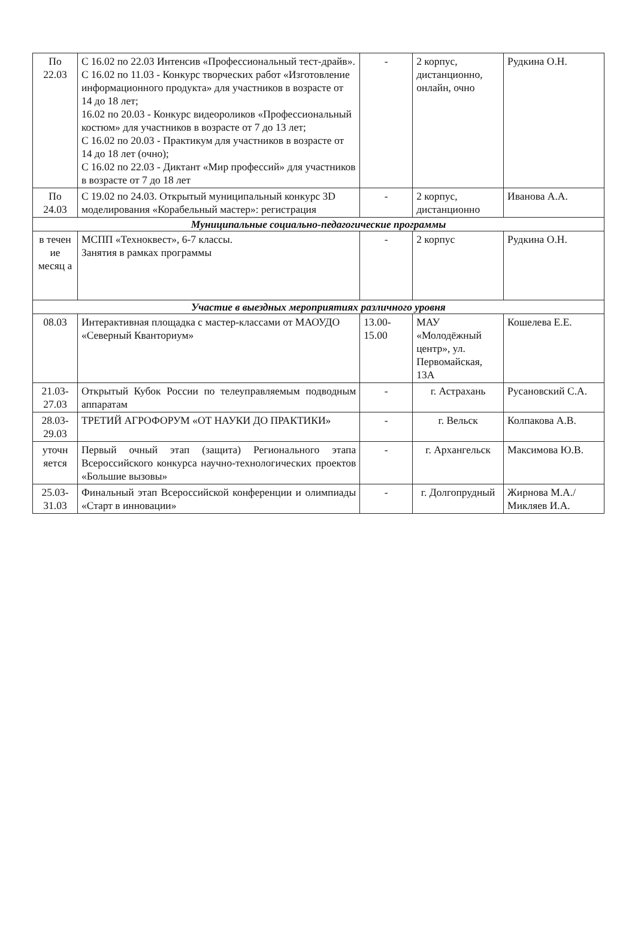| По 22.03 | С 16.02 по 22.03 Интенсив «Профессиональный тест-драйв». С 16.02 по 11.03 - Конкурс творческих работ «Изготовление информационного продукта» для участников в возрасте от 14 до 18 лет; 16.02 по 20.03 - Конкурс видеороликов «Профессиональный костюм» для участников в возрасте от 7 до 13 лет; С 16.02 по 20.03 - Практикум для участников в возрасте от 14 до 18 лет (очно); С 16.02 по 22.03 - Диктант «Мир профессий» для участников в возрасте от 7 до 18 лет | - | 2 корпус, дистанционно, онлайн, очно | Рудкина О.Н. |
| По 24.03 | С 19.02 по 24.03. Открытый муниципальный конкурс 3D моделирования «Корабельный мастер»: регистрация | - | 2 корпус, дистанционно | Иванова А.А. |
| Муниципальные социально-педагогические программы | | | | |
| в течен ие месяц а | МСПП «Техноквест», 6-7 классы. Занятия в рамках программы | - | 2 корпус | Рудкина О.Н. |
| Участие в выездных мероприятиях различного уровня | | | | |
| 08.03 | Интерактивная площадка с мастер-классами от МАОУДО «Северный Кванториум» | 13.00-15.00 | МАУ «Молодёжный центр», ул. Первомайская, 13А | Кошелева Е.Е. |
| 21.03-27.03 | Открытый Кубок России по телеуправляемым подводным аппаратам | - | г. Астрахань | Русановский С.А. |
| 28.03-29.03 | ТРЕТИЙ АГРОФОРУМ «ОТ НАУКИ ДО ПРАКТИКИ» | - | г. Вельск | Колпакова А.В. |
| уточн яется | Первый очный этап (защита) Регионального этапа Всероссийского конкурса научно-технологических проектов «Большие вызовы» | - | г. Архангельск | Максимова Ю.В. |
| 25.03-31.03 | Финальный этап Всероссийской конференции и олимпиады «Старт в инновации» | - | г. Долгопрудный | Жирнова М.А./ Микляев И.А. |